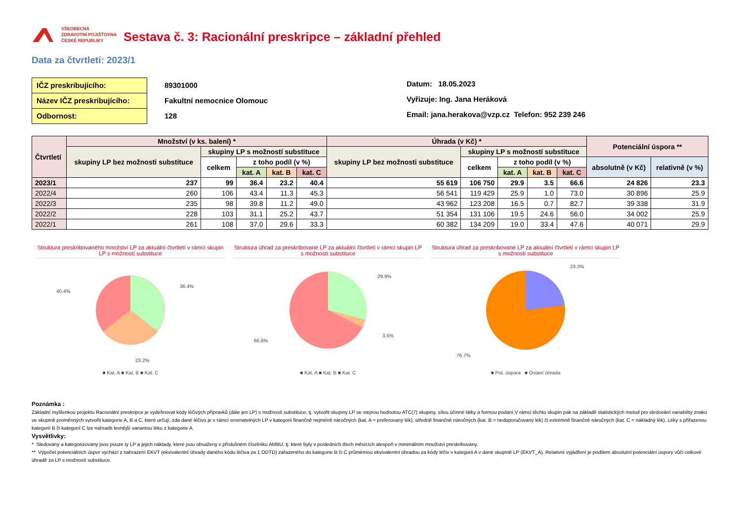VŠEOBECNÁ
ZDRAVOTNÍ POJIŠŤOVNA
ČESKÉ REPUBLIKY
Sestava č. 3: Racionální preskripce – základní přehled
Data za čtvrtletí: 2023/1
IČZ preskribujícího:
Název IČZ preskribujícího:
Odbornost:
89301000
Fakultní nemocnice Olomouc
128
Datum: 18.05.2023
Vyřizuje: Ing. Jana Heráková
Email: jana.herakova@vzp.cz Telefon: 952 239 246
| Čtvrtletí | Množství (v ks. balení) * | | | | | Úhrada (v Kč) * | | | | | Potenciální úspora ** | |
| --- | --- | --- | --- | --- | --- | --- | --- | --- | --- | --- | --- | --- |
| | skupiny LP bez možnosti substituce | skupiny LP s možností substituce | | | | skupiny LP bez možnosti substituce | skupiny LP s možností substituce | | | | | |
| | | celkem | z toho podíl (v %) | | | | celkem | z toho podíl (v %) | | | absolutně (v Kč) | relativně (v %) |
| | | | kat. A | kat. B | kat. C | | | kat. A | kat. B | kat. C | | |
| 2023/1 | 237 | 99 | 36.4 | 23.2 | 40.4 | 55 619 | 106 750 | 29.9 | 3.5 | 66.6 | 24 826 | 23.3 |
| 2022/4 | 260 | 106 | 43.4 | 11.3 | 45.3 | 56 541 | 119 429 | 25.9 | 1.0 | 73.0 | 30 896 | 25.9 |
| 2022/3 | 235 | 98 | 39.8 | 11.2 | 49.0 | 43 962 | 123 208 | 16.5 | 0.7 | 82.7 | 39 338 | 31.9 |
| 2022/2 | 228 | 103 | 31.1 | 25.2 | 43.7 | 51 354 | 131 106 | 19.5 | 24.6 | 56.0 | 34 002 | 25.9 |
| 2022/1 | 261 | 108 | 37.0 | 29.6 | 33.3 | 60 382 | 134 209 | 19.0 | 33.4 | 47.6 | 40 071 | 29.9 |
Struktura preskribovaného množství LP za aktuální čtvrtletí v rámci skupin LP s možností substituce
40.4%
36.4%
23.2%
■ Kat. A ■ Kat. B ■ Kat. C
Struktura úhrad za preskribované LP za aktuální čtvrtletí v rámci skupin LP s možností substituce
29.9%
3.5%
66.6%
■ Kat. A ■ Kat. B ■ Kat. C
Struktura úhrad za preskribované LP za aktuální čtvrtletí v rámci skupin LP s možností substituce
23.3%
76.7%
■ Pot. úspora ■ Ostaní úhrada
Poznámka :
Základní myšlenkou projektu Racionální preskripce je vydefinovat kódy léčivých přípravků (dále jen LP) s možností substituce, tj. vytvořit skupiny LP se stejnou hodnotou ATC(7) skupiny, sílou účinné látky a formou podání.V rámci těchto skupin pak na základě statistických metod pro sledování variability znaku ve skupině proměnných vytvořit kategorie A, B a C, které určují, zda dané léčivo je v rámci srovnatelných LP v kategorii finančně nejméně náročných (kat. A = preferovaný lék), středně finančně náročných (kat. B = nedoporučovaný lék) či extrémně finančně náročných (kat. C = nákladný lék). Léky s přiřazenou kategorií B či kategorií C lze nahradit levnější variantou léku z kategorie A.
Vysvětlivky:
* Sledovány a kategorizovány jsou pouze ty LP a jejich náklady, které jsou obsaženy v příslušném číselníku AMBU, tj. které byly v posledních třech měsících alespoň v minimálním množství preskribovány.
** Výpočet potenciálních úspor vychází z nahrazení EKVT (ekvivalentní úhrady daného kódu léčiva za 1 ODTD) zařazeného do kategorie B či C průměrnou ekvivalentní úhradou za kódy léčiv v kategorii A v dané skupině LP (EKVT_A). Relativní vyjádření je podílem absolutní potenciální úspory vůči celkové úhradě za LP s možností substituce.